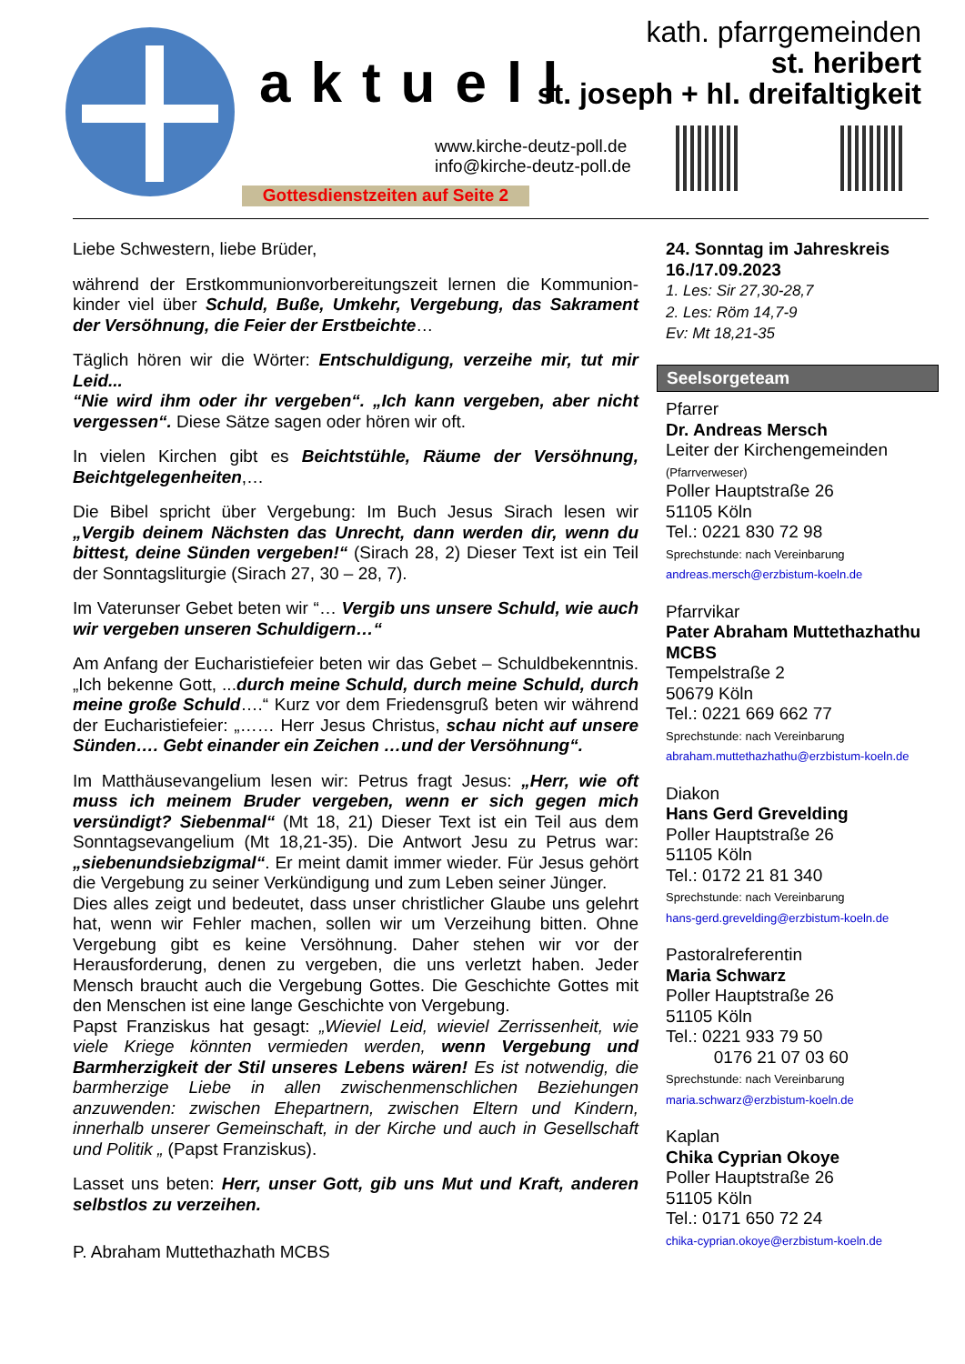aktuell
kath. pfarrgemeinden
st. heribert
st. joseph + hl. dreifaltigkeit
www.kirche-deutz-poll.de
info@kirche-deutz-poll.de
Gottesdienstzeiten auf Seite 2
Liebe Schwestern, liebe Brüder,
während der Erstkommunionvorbereitungszeit lernen die Kommunion-kinder viel über Schuld, Buße, Umkehr, Vergebung, das Sakrament der Versöhnung, die Feier der Erstbeichte…
Täglich hören wir die Wörter: Entschuldigung, verzeihe mir, tut mir Leid...
“Nie wird ihm oder ihr vergeben“. „Ich kann vergeben, aber nicht vergessen“. Diese Sätze sagen oder hören wir oft.
In vielen Kirchen gibt es Beichtstühle, Räume der Versöhnung, Beichtgelegenheiten,…
Die Bibel spricht über Vergebung: Im Buch Jesus Sirach lesen wir „Vergib deinem Nächsten das Unrecht, dann werden dir, wenn du bittest, deine Sünden vergeben!“ (Sirach 28, 2) Dieser Text ist ein Teil der Sonntagsliturgie (Sirach 27, 30 – 28, 7).
Im Vaterunser Gebet beten wir “… Vergib uns unsere Schuld, wie auch wir vergeben unseren Schuldigern…“
Am Anfang der Eucharistiefeier beten wir das Gebet – Schuldbekenntnis. „Ich bekenne Gott, ...durch meine Schuld, durch meine Schuld, durch meine große Schuld….“ Kurz vor dem Friedensgruß beten wir während der Eucharistiefeier: „…… Herr Jesus Christus, schau nicht auf unsere Sünden…. Gebt einander ein Zeichen …und der Versöhnung“.
Im Matthäusevangelium lesen wir: Petrus fragt Jesus: „Herr, wie oft muss ich meinem Bruder vergeben, wenn er sich gegen mich versündigt? Siebenmal“ (Mt 18, 21) Dieser Text ist ein Teil aus dem Sonntagsevangelium (Mt 18,21-35). Die Antwort Jesu zu Petrus war: „siebenundsiebzigmal“. Er meint damit immer wieder. Für Jesus gehört die Vergebung zu seiner Verkündigung und zum Leben seiner Jünger.
Dies alles zeigt und bedeutet, dass unser christlicher Glaube uns gelehrt hat, wenn wir Fehler machen, sollen wir um Verzeihung bitten. Ohne Vergebung gibt es keine Versöhnung. Daher stehen wir vor der Herausforderung, denen zu vergeben, die uns verletzt haben. Jeder Mensch braucht auch die Vergebung Gottes. Die Geschichte Gottes mit den Menschen ist eine lange Geschichte von Vergebung.
Papst Franziskus hat gesagt: „Wieviel Leid, wieviel Zerrissenheit, wie viele Kriege könnten vermieden werden, wenn Vergebung und Barmherzigkeit der Stil unseres Lebens wären! Es ist notwendig, die barmherzige Liebe in allen zwischenmenschlichen Beziehungen anzuwenden: zwischen Ehepartnern, zwischen Eltern und Kindern, innerhalb unserer Gemeinschaft, in der Kirche und auch in Gesellschaft und Politik „ (Papst Franziskus).
Lasset uns beten: Herr, unser Gott, gib uns Mut und Kraft, anderen selbstlos zu verzeihen.
P. Abraham Muttethazhath MCBS
24. Sonntag im Jahreskreis
16./17.09.2023
1. Les: Sir 27,30-28,7
2. Les: Röm 14,7-9
Ev: Mt 18,21-35
Seelsorgeteam
Pfarrer
Dr. Andreas Mersch
Leiter der Kirchengemeinden
(Pfarrverweser)
Poller Hauptstraße 26
51105 Köln
Tel.: 0221 830 72 98
Sprechstunde: nach Vereinbarung
andreas.mersch@erzbistum-koeln.de
Pfarrvikar
Pater Abraham Muttethazhathu MCBS
Tempelstraße 2
50679 Köln
Tel.: 0221 669 662 77
Sprechstunde: nach Vereinbarung
abraham.muttethazhathu@erzbistum-koeln.de
Diakon
Hans Gerd Grevelding
Poller Hauptstraße 26
51105 Köln
Tel.: 0172 21 81 340
Sprechstunde: nach Vereinbarung
hans-gerd.grevelding@erzbistum-koeln.de
Pastoralreferentin
Maria Schwarz
Poller Hauptstraße 26
51105 Köln
Tel.: 0221 933 79 50
0176 21 07 03 60
Sprechstunde: nach Vereinbarung
maria.schwarz@erzbistum-koeln.de
Kaplan
Chika Cyprian Okoye
Poller Hauptstraße 26
51105 Köln
Tel.: 0171 650 72 24
chika-cyprian.okoye@erzbistum-koeln.de